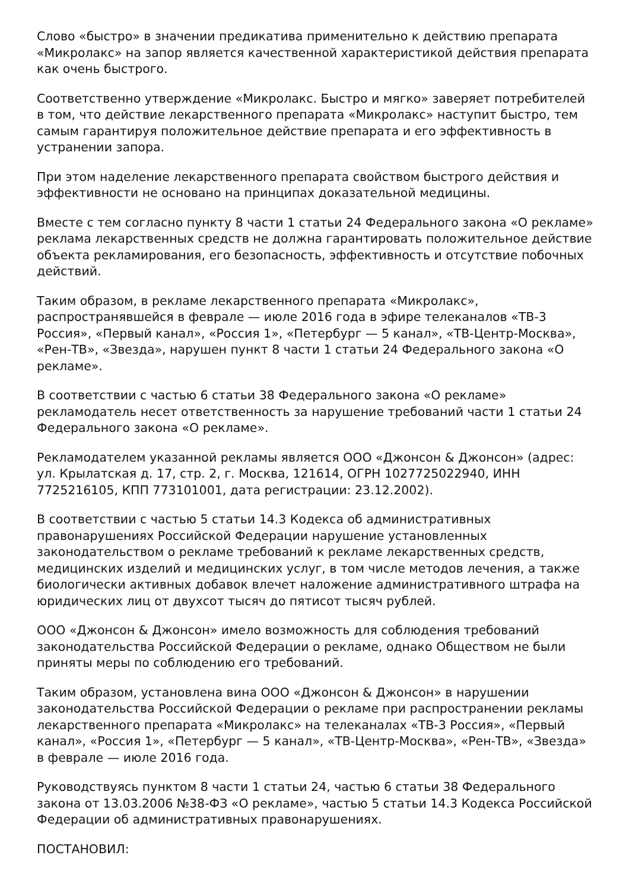Слово «быстро» в значении предикатива применительно к действию препарата «Микролакс» на запор является качественной характеристикой действия препарата как очень быстрого.
Соответственно утверждение «Микролакс. Быстро и мягко» заверяет потребителей в том, что действие лекарственного препарата «Микролакс» наступит быстро, тем самым гарантируя положительное действие препарата и его эффективность в устранении запора.
При этом наделение лекарственного препарата свойством быстрого действия и эффективности не основано на принципах доказательной медицины.
Вместе с тем согласно пункту 8 части 1 статьи 24 Федерального закона «О рекламе» реклама лекарственных средств не должна гарантировать положительное действие объекта рекламирования, его безопасность, эффективность и отсутствие побочных действий.
Таким образом, в рекламе лекарственного препарата «Микролакс», распространявшейся в феврале — июле 2016 года в эфире телеканалов «ТВ-3 Россия», «Первый канал», «Россия 1», «Петербург — 5 канал», «ТВ-Центр-Москва», «Рен-ТВ», «Звезда», нарушен пункт 8 части 1 статьи 24 Федерального закона «О рекламе».
В соответствии с частью 6 статьи 38 Федерального закона «О рекламе» рекламодатель несет ответственность за нарушение требований части 1 статьи 24 Федерального закона «О рекламе».
Рекламодателем указанной рекламы является ООО «Джонсон & Джонсон» (адрес: ул. Крылатская д. 17, стр. 2, г. Москва, 121614, ОГРН 1027725022940, ИНН 7725216105, КПП 773101001, дата регистрации: 23.12.2002).
В соответствии с частью 5 статьи 14.3 Кодекса об административных правонарушениях Российской Федерации нарушение установленных законодательством о рекламе требований к рекламе лекарственных средств, медицинских изделий и медицинских услуг, в том числе методов лечения, а также биологически активных добавок влечет наложение административного штрафа на юридических лиц от двухсот тысяч до пятисот тысяч рублей.
ООО «Джонсон & Джонсон» имело возможность для соблюдения требований законодательства Российской Федерации о рекламе, однако Обществом не были приняты меры по соблюдению его требований.
Таким образом, установлена вина ООО «Джонсон & Джонсон» в нарушении законодательства Российской Федерации о рекламе при распространении рекламы лекарственного препарата «Микролакс» на телеканалах «ТВ-3 Россия», «Первый канал», «Россия 1», «Петербург — 5 канал», «ТВ-Центр-Москва», «Рен-ТВ», «Звезда» в феврале — июле 2016 года.
Руководствуясь пунктом 8 части 1 статьи 24, частью 6 статьи 38 Федерального закона от 13.03.2006 №38-ФЗ «О рекламе», частью 5 статьи 14.3 Кодекса Российской Федерации об административных правонарушениях.
ПОСТАНОВИЛ: